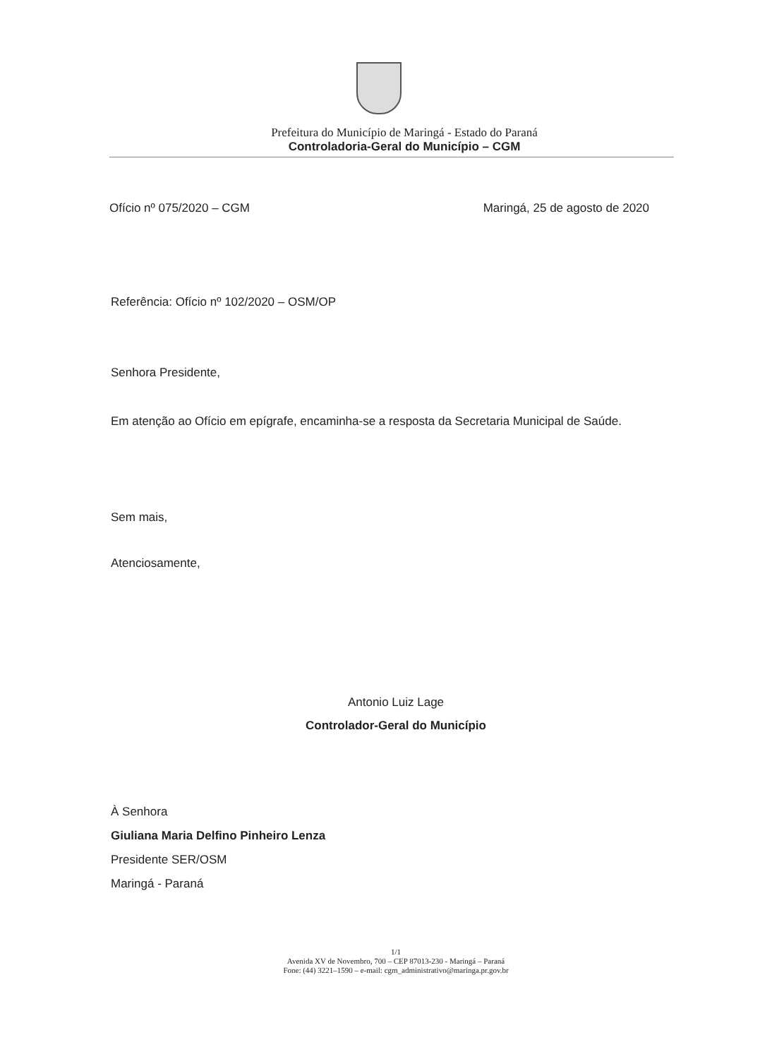Prefeitura do Município de Maringá - Estado do Paraná
Controladoria-Geral do Município – CGM
Ofício nº 075/2020 – CGM Maringá, 25 de agosto de 2020
Referência: Ofício nº 102/2020 – OSM/OP
Senhora Presidente,
Em atenção ao Ofício em epígrafe, encaminha-se a resposta da Secretaria Municipal de Saúde.
Sem mais,
Atenciosamente,
Antonio Luiz Lage
Controlador-Geral do Município
À Senhora
Giuliana Maria Delfino Pinheiro Lenza
Presidente SER/OSM
Maringá - Paraná
1/1
Avenida XV de Novembro, 700 – CEP 87013-230 - Maringá – Paraná
Fone: (44) 3221–1590 – e-mail: cgm_administrativo@maringa.pr.gov.br